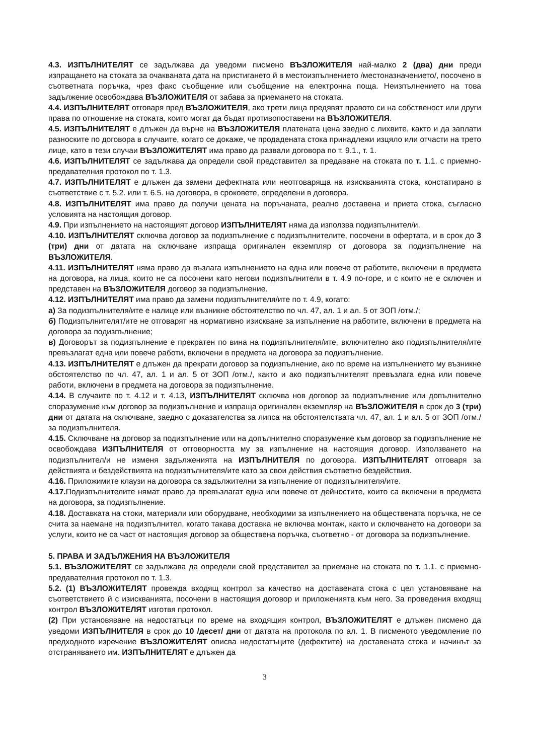4.3. ИЗПЪЛНИТЕЛЯТ се задължава да уведоми писмено ВЪЗЛОЖИТЕЛЯ най-малко 2 (два) дни преди изпращането на стоката за очакваната дата на пристигането й в местоизпълнението /местоназначението/, посочено в съответната поръчка, чрез факс съобщение или съобщение на електронна поща. Неизпълнението на това задължение освобождава ВЪЗЛОЖИТЕЛЯ от забава за приемането на стоката.
4.4. ИЗПЪЛНИТЕЛЯТ отговаря пред ВЪЗЛОЖИТЕЛЯ, ако трети лица предявят правото си на собственост или други права по отношение на стоката, които могат да бъдат противопоставени на ВЪЗЛОЖИТЕЛЯ.
4.5. ИЗПЪЛНИТЕЛЯТ е длъжен да върне на ВЪЗЛОЖИТЕЛЯ платената цена заедно с лихвите, както и да заплати разноските по договора в случаите, когато се докаже, че продадената стока принадлежи изцяло или отчасти на трето лице, като в тези случаи ВЪЗЛОЖИТЕЛЯТ има право да развали договора по т. 9.1., т. 1.
4.6. ИЗПЪЛНИТЕЛЯТ се задължава да определи свой представител за предаване на стоката по т. 1.1. с приемно-предавателния протокол по т. 1.3.
4.7. ИЗПЪЛНИТЕЛЯТ е длъжен да замени дефектната или неотговаряща на изискванията стока, констатирано в съответствие с т. 5.2. или т. 6.5. на договора, в сроковете, определени в договора.
4.8. ИЗПЪЛНИТЕЛЯТ има право да получи цената на поръчаната, реално доставена и приета стока, съгласно условията на настоящия договор.
4.9. При изпълнението на настоящият договор ИЗПЪЛНИТЕЛЯТ няма да използва подизпълнител/и.
4.10. ИЗПЪЛНИТЕЛЯТ сключва договор за подизпълнение с подизпълнителите, посочени в офертата, и в срок до 3 (три) дни от датата на сключване изпраща оригинален екземпляр от договора за подизпълнение на ВЪЗЛОЖИТЕЛЯ.
4.11. ИЗПЪЛНИТЕЛЯТ няма право да възлага изпълнението на една или повече от работите, включени в предмета на договора, на лица, които не са посочени като негови подизпълнители в т. 4.9 по-горе, и с които не е сключен и представен на ВЪЗЛОЖИТЕЛЯ договор за подизпълнение.
4.12. ИЗПЪЛНИТЕЛЯТ има право да замени подизпълнителя/ите по т. 4.9, когато:
а) За подизпълнителя/ите е налице или възникне обстоятелство по чл. 47, ал. 1 и ал. 5 от ЗОП /отм./;
б) Подизпълнителят/ите не отговарят на нормативно изискване за изпълнение на работите, включени в предмета на договора за подизпълнение;
в) Договорът за подизпълнение е прекратен по вина на подизпълнителя/ите, включително ако подизпълнителя/ите превъзлагат една или повече работи, включени в предмета на договора за подизпълнение.
4.13. ИЗПЪЛНИТЕЛЯТ е длъжен да прекрати договор за подизпълнение, ако по време на изпълнението му възникне обстоятелство по чл. 47, ал. 1 и ал. 5 от ЗОП /отм./, както и ако подизпълнителят превъзлага една или повече работи, включени в предмета на договора за подизпълнение.
4.14. В случаите по т. 4.12 и т. 4.13, ИЗПЪЛНИТЕЛЯТ сключва нов договор за подизпълнение или допълнително споразумение към договор за подизпълнение и изпраща оригинален екземпляр на ВЪЗЛОЖИТЕЛЯ в срок до 3 (три) дни от датата на сключване, заедно с доказателства за липса на обстоятелствата чл. 47, ал. 1 и ал. 5 от ЗОП /отм./ за подизпълнителя.
4.15. Сключване на договор за подизпълнение или на допълнително споразумение към договор за подизпълнение не освобождава ИЗПЪЛНИТЕЛЯ от отговорността му за изпълнение на настоящия договор. Използването на подизпълнител/и не изменя задълженията на ИЗПЪЛНИТЕЛЯ по договора. ИЗПЪЛНИТЕЛЯТ отговаря за действията и бездействията на подизпълнителя/ите като за свои действия съответно бездействия.
4.16. Приложимите клаузи на договора са задължителни за изпълнение от подизпълнителя/ите.
4.17. Подизпълнителите нямат право да превъзлагат една или повече от дейностите, които са включени в предмета на договора, за подизпълнение.
4.18. Доставката на стоки, материали или оборудване, необходими за изпълнението на обществената поръчка, не се счита за наемане на подизпълнител, когато такава доставка не включва монтаж, както и сключването на договори за услуги, които не са част от настоящия договор за обществена поръчка, съответно - от договора за подизпълнение.
5. ПРАВА И ЗАДЪЛЖЕНИЯ НА ВЪЗЛОЖИТЕЛЯ
5.1. ВЪЗЛОЖИТЕЛЯТ се задължава да определи свой представител за приемане на стоката по т. 1.1. с приемно-предавателния протокол по т. 1.3.
5.2. (1) ВЪЗЛОЖИТЕЛЯТ провежда входящ контрол за качество на доставената стока с цел установяване на съответствието й с изискванията, посочени в настоящия договор и приложенията към него. За проведения входящ контрол ВЪЗЛОЖИТЕЛЯТ изготвя протокол.
(2) При установяване на недостатъци по време на входящия контрол, ВЪЗЛОЖИТЕЛЯТ е длъжен писмено да уведоми ИЗПЪЛНИТЕЛЯ в срок до 10 /десет/ дни от датата на протокола по ал. 1. В писменото уведомление по предходното изречение ВЪЗЛОЖИТЕЛЯТ описва недостатъците (дефектите) на доставената стока и начинът за отстраняването им. ИЗПЪЛНИТЕЛЯТ е длъжен да
3